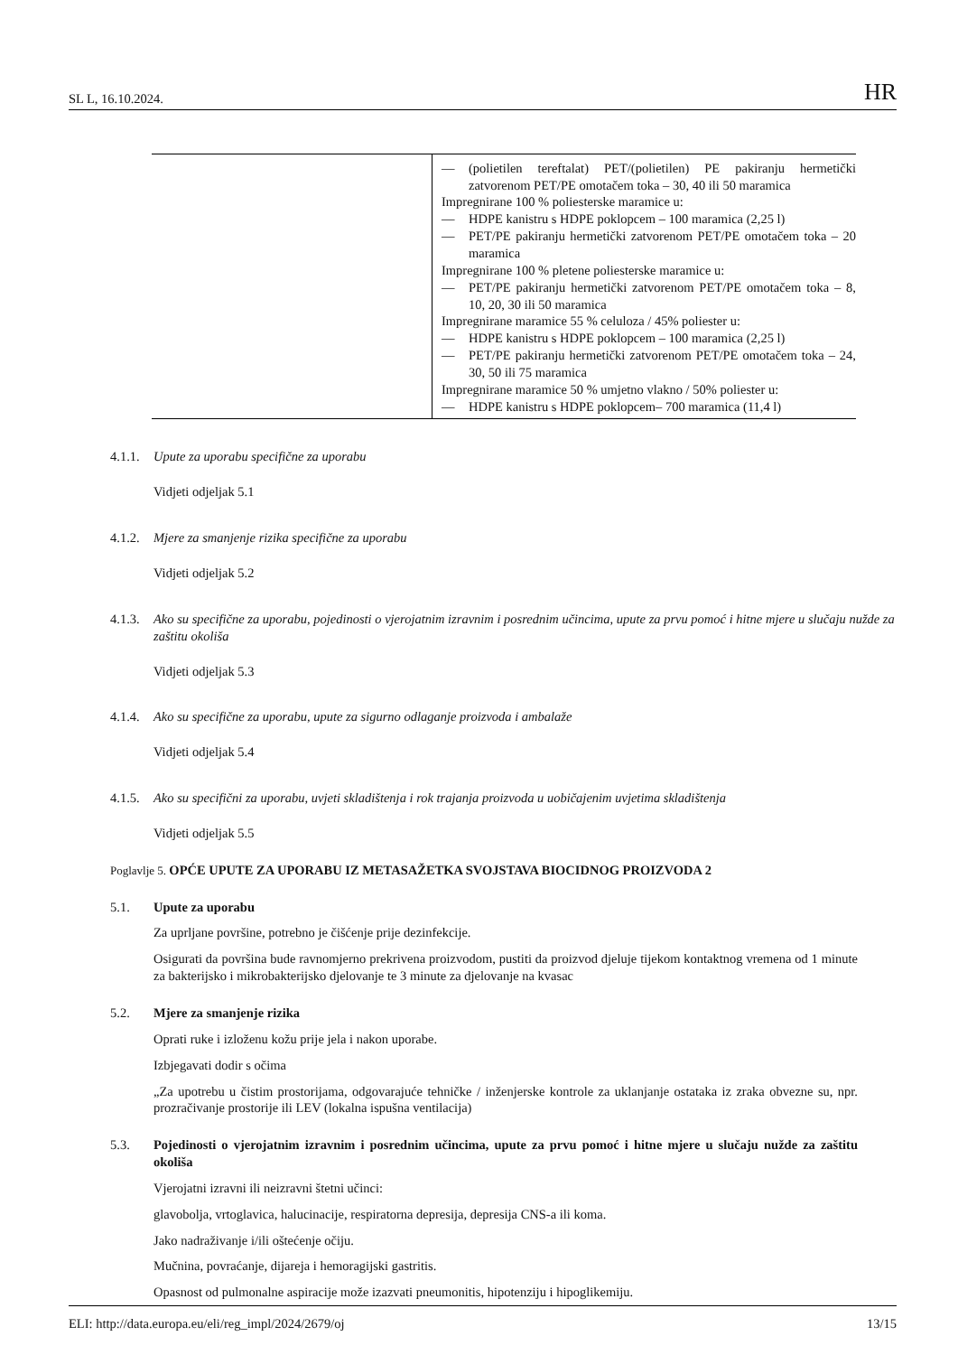SL L, 16.10.2024. HR
| | — (polietilen tereftalat) PET/(polietilen) PE pakiranju hermetički zatvorenom PET/PE omotačem toka – 30, 40 ili 50 maramica Impregnirane 100 % poliesterske maramice u: — HDPE kanistru s HDPE poklopcem – 100 maramica (2,25 l) — PET/PE pakiranju hermetički zatvorenom PET/PE omotačem toka – 20 maramica Impregnirane 100 % pletene poliesterske maramice u: — PET/PE pakiranju hermetički zatvorenom PET/PE omotačem toka – 8, 10, 20, 30 ili 50 maramica Impregnirane maramice 55 % celuloza / 45% poliester u: — HDPE kanistru s HDPE poklopcem – 100 maramica (2,25 l) — PET/PE pakiranju hermetički zatvorenom PET/PE omotačem toka – 24, 30, 50 ili 75 maramica Impregnirane maramice 50 % umjetno vlakno / 50% poliester u: — HDPE kanistru s HDPE poklopcem– 700 maramica (11,4 l) |
4.1.1. Upute za uporabu specifične za uporabu
Vidjeti odjeljak 5.1
4.1.2. Mjere za smanjenje rizika specifične za uporabu
Vidjeti odjeljak 5.2
4.1.3. Ako su specifične za uporabu, pojedinosti o vjerojatnim izravnim i posrednim učincima, upute za prvu pomoć i hitne mjere u slučaju nužde za zaštitu okoliša
Vidjeti odjeljak 5.3
4.1.4. Ako su specifične za uporabu, upute za sigurno odlaganje proizvoda i ambalaže
Vidjeti odjeljak 5.4
4.1.5. Ako su specifični za uporabu, uvjeti skladištenja i rok trajanja proizvoda u uobičajenim uvjetima skladištenja
Vidjeti odjeljak 5.5
Poglavlje 5. OPĆE UPUTE ZA UPORABU IZ METASAŽETKA SVOJSTAVA BIOCIDNOG PROIZVODA 2
5.1. Upute za uporabu
Za uprljane površine, potrebno je čišćenje prije dezinfekcije.
Osigurati da površina bude ravnomjerno prekrivena proizvodom, pustiti da proizvod djeluje tijekom kontaktnog vremena od 1 minute za bakterijsko i mikrobakterijsko djelovanje te 3 minute za djelovanje na kvasac
5.2. Mjere za smanjenje rizika
Oprati ruke i izloženu kožu prije jela i nakon uporabe.
Izbjegavati dodir s očima
„Za upotrebu u čistim prostorijama, odgovarajuće tehničke / inženjerske kontrole za uklanjanje ostataka iz zraka obvezne su, npr. prozračivanje prostorije ili LEV (lokalna ispušna ventilacija)
5.3. Pojedinosti o vjerojatnim izravnim i posrednim učincima, upute za prvu pomoć i hitne mjere u slučaju nužde za zaštitu okoliša
Vjerojatni izravni ili neizravni štetni učinci:
glavobolja, vrtoglavica, halucinacije, respiratorna depresija, depresija CNS-a ili koma.
Jako nadraživanje i/ili oštećenje očiju.
Mučnina, povraćanje, dijareja i hemoragijski gastritis.
Opasnost od pulmonalne aspiracije može izazvati pneumonitis, hipotenziju i hipoglikemiju.
ELI: http://data.europa.eu/eli/reg_impl/2024/2679/oj 13/15